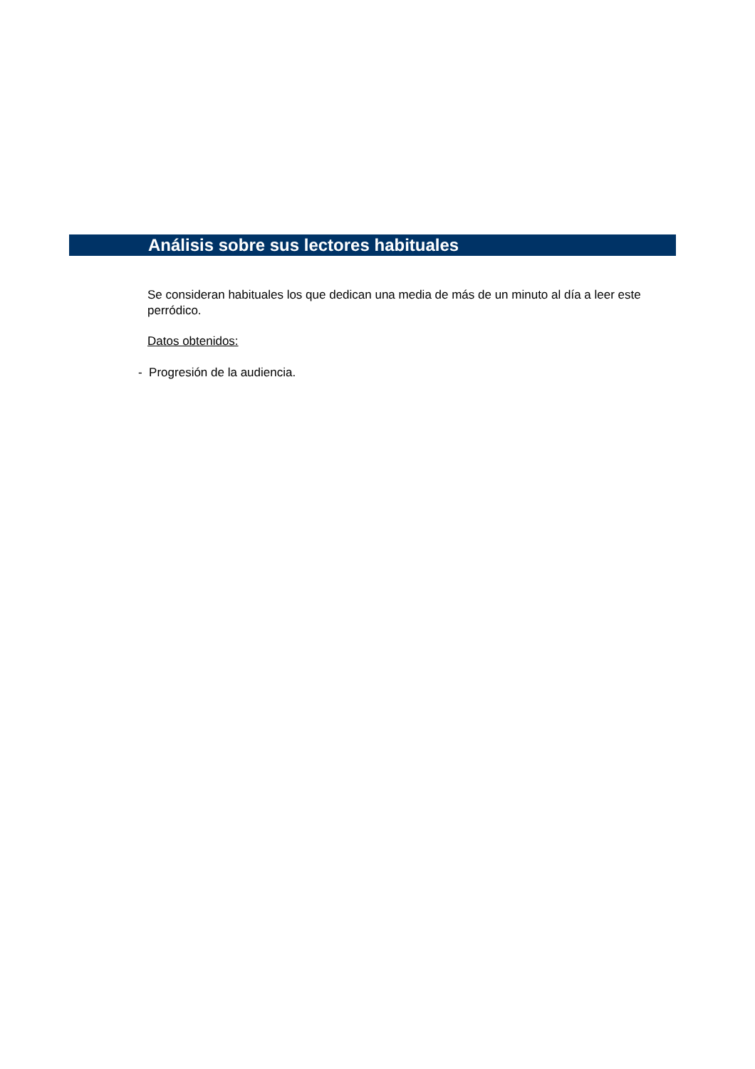Análisis sobre sus lectores habituales
Se consideran habituales los que dedican una media de más de un minuto al día a leer este perródico.
Datos obtenidos:
- Progresión de la audiencia.